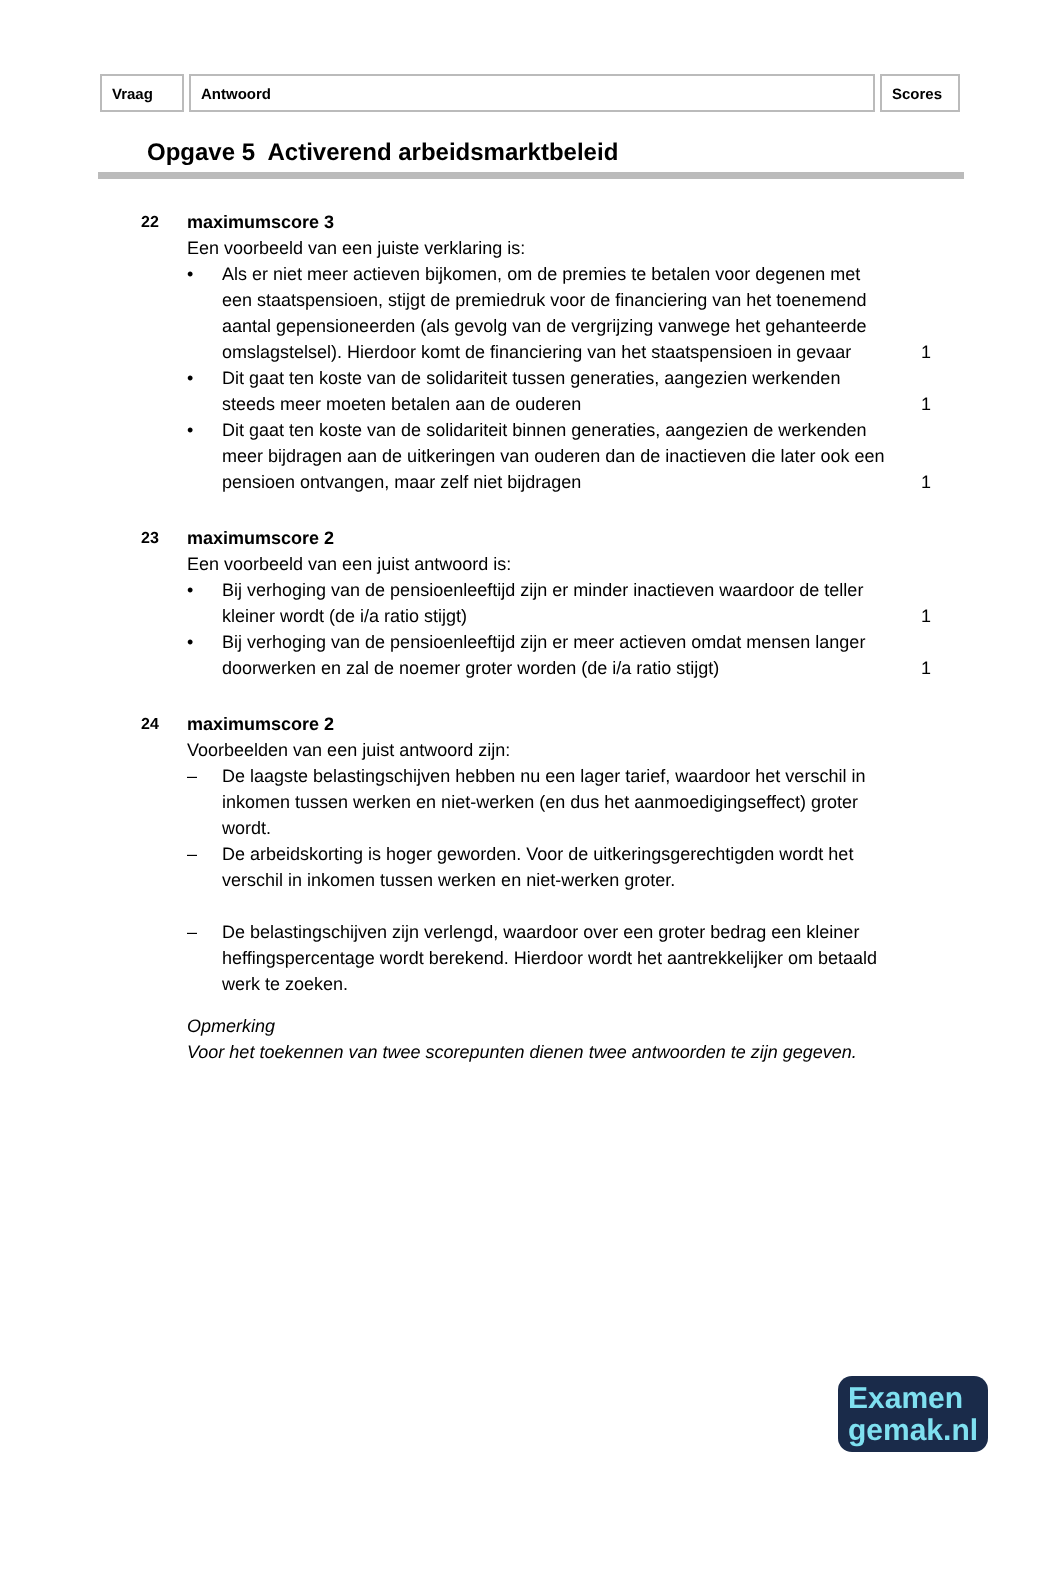| Vraag | Antwoord | Scores |
Opgave 5 Activerend arbeidsmarktbeleid
22 maximumscore 3
Een voorbeeld van een juiste verklaring is:
• Als er niet meer actieven bijkomen, om de premies te betalen voor degenen met een staatspensioen, stijgt de premiedruk voor de financiering van het toenemend aantal gepensioneerden (als gevolg van de vergrijzing vanwege het gehanteerde omslagstelsel). Hierdoor komt de financiering van het staatspensioen in gevaar
1
• Dit gaat ten koste van de solidariteit tussen generaties, aangezien werkenden steeds meer moeten betalen aan de ouderen
1
• Dit gaat ten koste van de solidariteit binnen generaties, aangezien de werkenden meer bijdragen aan de uitkeringen van ouderen dan de inactieven die later ook een pensioen ontvangen, maar zelf niet bijdragen
1
23 maximumscore 2
Een voorbeeld van een juist antwoord is:
• Bij verhoging van de pensioenleeftijd zijn er minder inactieven waardoor de teller kleiner wordt (de i/a ratio stijgt)
1
• Bij verhoging van de pensioenleeftijd zijn er meer actieven omdat mensen langer doorwerken en zal de noemer groter worden (de i/a ratio stijgt)
1
24 maximumscore 2
Voorbeelden van een juist antwoord zijn:
– De laagste belastingschijven hebben nu een lager tarief, waardoor het verschil in inkomen tussen werken en niet-werken (en dus het aanmoedigingseffect) groter wordt.
– De arbeidskorting is hoger geworden. Voor de uitkeringsgerechtigden wordt het verschil in inkomen tussen werken en niet-werken groter.
– De belastingschijven zijn verlengd, waardoor over een groter bedrag een kleiner heffingspercentage wordt berekend. Hierdoor wordt het aantrekkelijker om betaald werk te zoeken.
Opmerking
Voor het toekennen van twee scorepunten dienen twee antwoorden te zijn gegeven.
Examen
gemak.nl